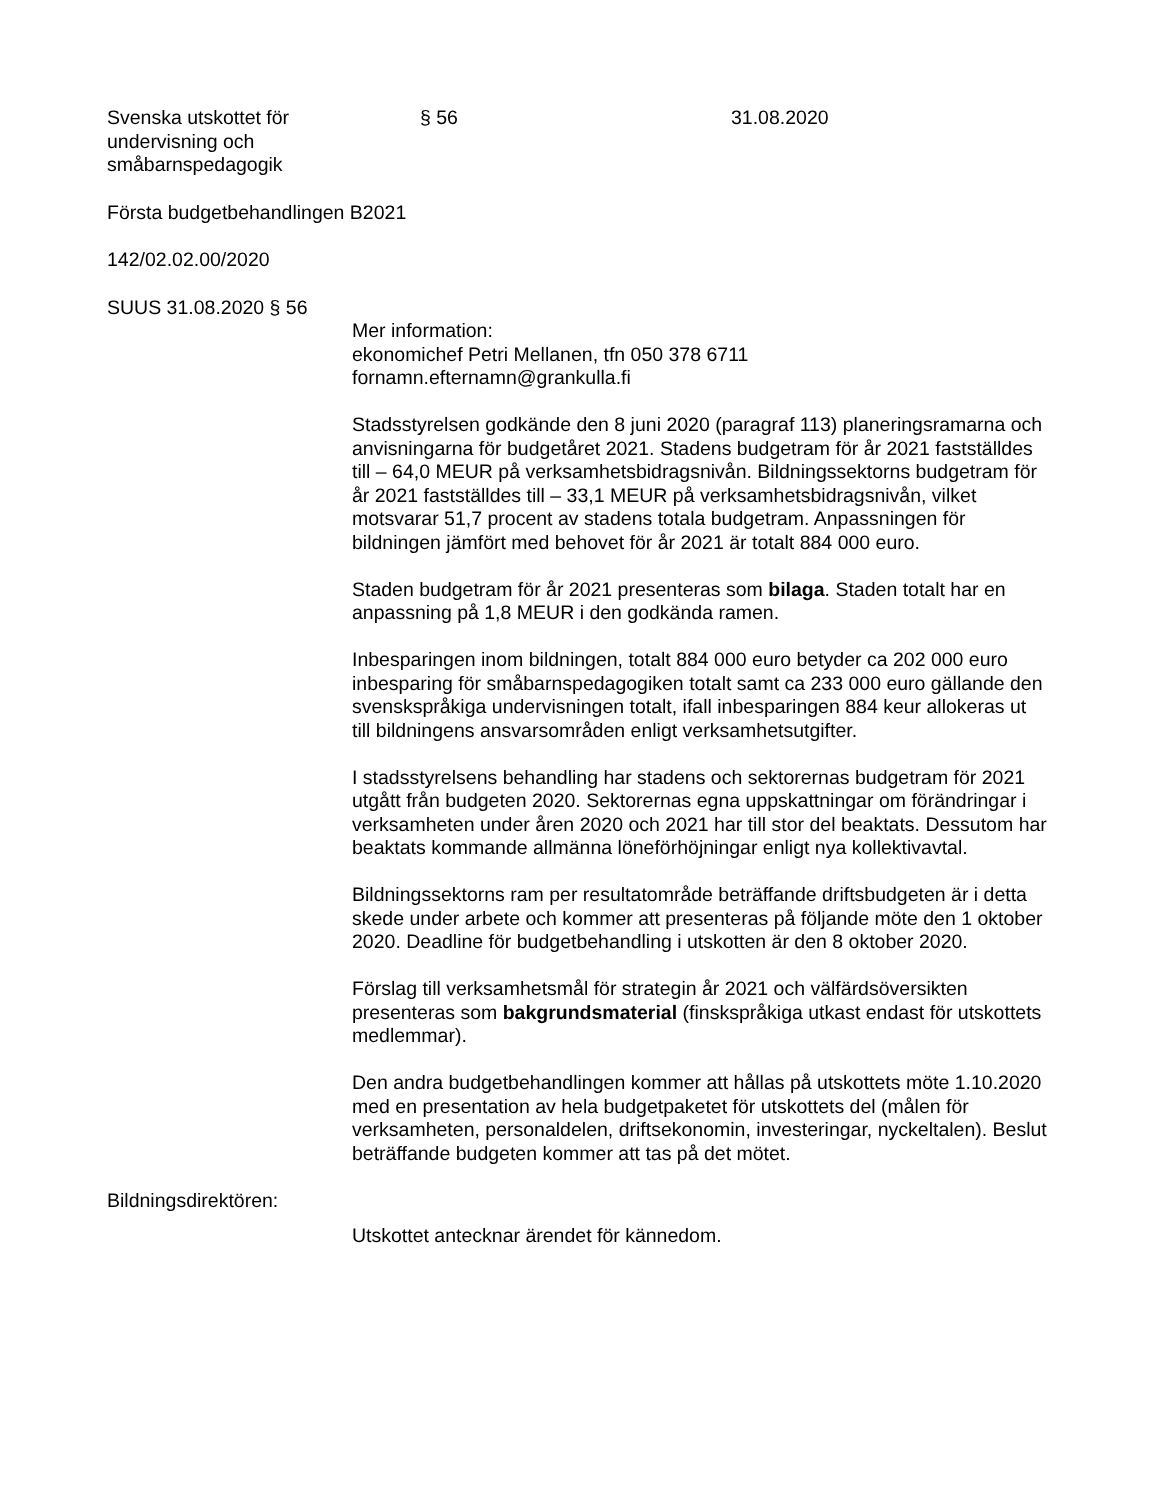Svenska utskottet för
undervisning och
småbarnspedagogik
§ 56 31.08.2020
Första budgetbehandlingen B2021
142/02.02.00/2020
SUUS 31.08.2020 § 56
Mer information:
ekonomichef Petri Mellanen, tfn 050 378 6711
fornamn.efternamn@grankulla.fi
Stadsstyrelsen godkände den 8 juni 2020 (paragraf 113) planeringsramarna och anvisningarna för budgetåret 2021. Stadens budgetram för år 2021 fastställdes till – 64,0 MEUR på verksamhetsbidragsnivån. Bildningssektorns budgetram för år 2021 fastställdes till – 33,1 MEUR på verksamhetsbidragsnivån, vilket motsvarar 51,7 procent av stadens totala budgetram. Anpassningen för bildningen jämfört med behovet för år 2021 är totalt 884 000 euro.
Staden budgetram för år 2021 presenteras som bilaga. Staden totalt har en anpassning på 1,8 MEUR i den godkända ramen.
Inbesparingen inom bildningen, totalt 884 000 euro betyder ca 202 000 euro inbesparing för småbarnspedagogiken totalt samt ca 233 000 euro gällande den svenskspråkiga undervisningen totalt, ifall inbesparingen 884 keur allokeras ut till bildningens ansvarsområden enligt verksamhetsutgifter.
I stadsstyrelsens behandling har stadens och sektorernas budgetram för 2021 utgått från budgeten 2020. Sektorernas egna uppskattningar om förändringar i verksamheten under åren 2020 och 2021 har till stor del beaktats. Dessutom har beaktats kommande allmänna löneförhöjningar enligt nya kollektivavtal.
Bildningssektorns ram per resultatområde beträffande driftsbudgeten är i detta skede under arbete och kommer att presenteras på följande möte den 1 oktober 2020. Deadline för budgetbehandling i utskotten är den 8 oktober 2020.
Förslag till verksamhetsmål för strategin år 2021 och välfärdsöversikten presenteras som bakgrundsmaterial (finskspråkiga utkast endast för utskottets medlemmar).
Den andra budgetbehandlingen kommer att hållas på utskottets möte 1.10.2020 med en presentation av hela budgetpaketet för utskottets del (målen för verksamheten, personaldelen, driftsekonomin, investeringar, nyckeltalen). Beslut beträffande budgeten kommer att tas på det mötet.
Bildningsdirektören:
Utskottet antecknar ärendet för kännedom.